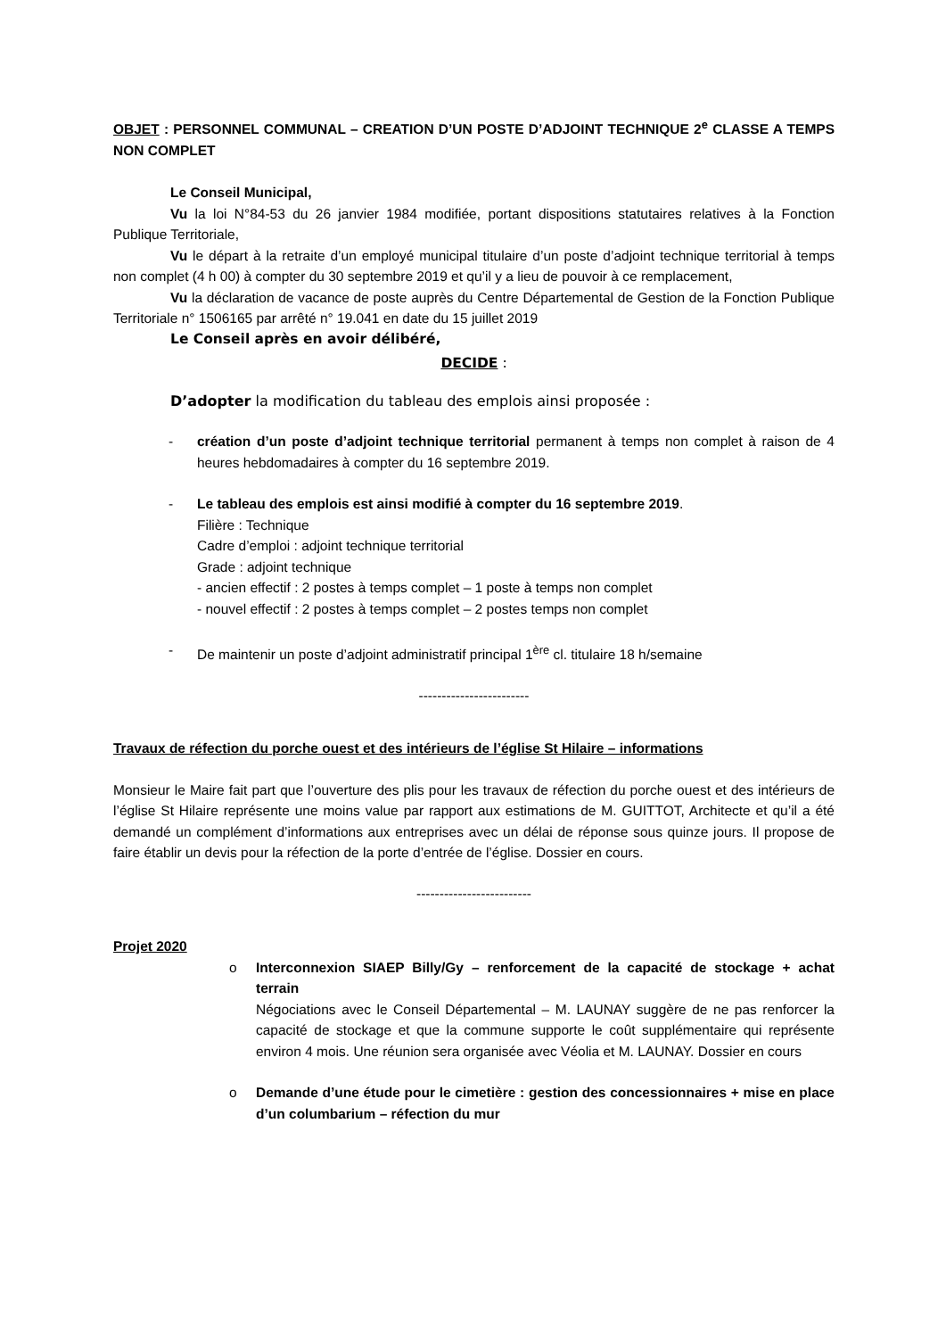OBJET : PERSONNEL COMMUNAL – CREATION D’UN POSTE D’ADJOINT TECHNIQUE 2<sup>e</sup> CLASSE A TEMPS NON COMPLET
Le Conseil Municipal,
Vu la loi N°84-53 du 26 janvier 1984 modifiée, portant dispositions statutaires relatives à la Fonction Publique Territoriale,
Vu le départ à la retraite d’un employé municipal titulaire d’un poste d’adjoint technique territorial à temps non complet (4 h 00) à compter du 30 septembre 2019 et qu’il y a lieu de pouvoir à ce remplacement,
Vu la déclaration de vacance de poste auprès du Centre Départemental de Gestion de la Fonction Publique Territoriale n° 1506165 par arrêté n° 19.041 en date du 15 juillet 2019
Le Conseil après en avoir délibéré,
DECIDE :
D’adopter la modification du tableau des emplois ainsi proposée :
- création d’un poste d’adjoint technique territorial permanent à temps non complet à raison de 4 heures hebdomadaires à compter du 16 septembre 2019.
- Le tableau des emplois est ainsi modifié à compter du 16 septembre 2019.
Filière : Technique
Cadre d’emploi : adjoint technique territorial
Grade : adjoint technique
- ancien effectif : 2 postes à temps complet – 1 poste à temps non complet
- nouvel effectif : 2 postes à temps complet – 2 postes temps non complet
- De maintenir un poste d’adjoint administratif principal 1<sup>ère</sup> cl. titulaire 18 h/semaine
------------------------
Travaux de réfection du porche ouest et des intérieurs de l’église St Hilaire – informations
Monsieur le Maire fait part que l’ouverture des plis pour les travaux de réfection du porche ouest et des intérieurs de l’église St Hilaire représente une moins value par rapport aux estimations de M. GUITTOT, Architecte et qu’il a été demandé un complément d’informations aux entreprises avec un délai de réponse sous quinze jours. Il propose de faire établir un devis pour la réfection de la porte d’entrée de l’église. Dossier en cours.
-------------------------
Projet 2020
o Interconnexion SIAEP Billy/Gy – renforcement de la capacité de stockage + achat terrain
Négociations avec le Conseil Départemental – M. LAUNAY suggère de ne pas renforcer la capacité de stockage et que la commune supporte le coût supplémentaire qui représente environ 4 mois. Une réunion sera organisée avec Véolia et M. LAUNAY. Dossier en cours
o Demande d’une étude pour le cimetière : gestion des concessionnaires + mise en place d’un columbarium – réfection du mur